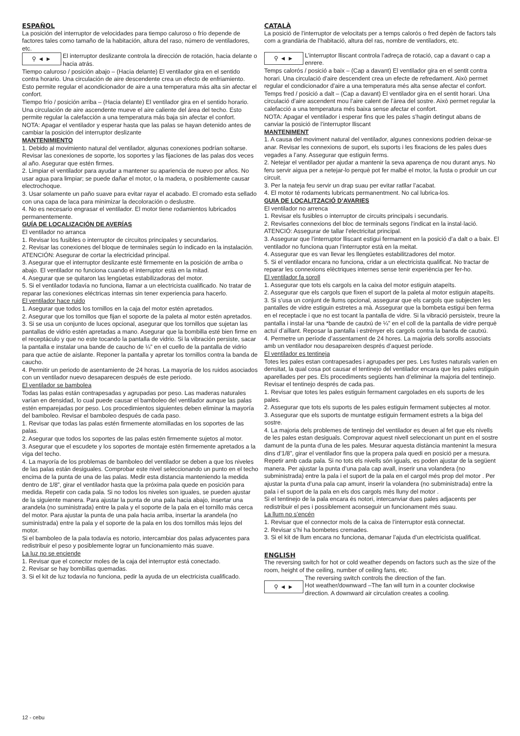ESPAÑOL
La posición del interruptor de velocidades para tiempo caluroso o frío depende de factores tales como tamaño de la habitación, altura del raso, número de ventiladores, etc.
⚲ ◄ ► El interruptor deslizante controla la dirección de rotación, hacia delante o hacia atrás.
Tiempo caluroso / posición abajo – (Hacia delante) El ventilador gira en el sentido contra horario. Una circulación de aire descendente crea un efecto de enfriamiento. Esto permite regular el acondicionador de aire a una temperatura más alta sin afectar el confort.
Tiempo frío / posición arriba – (Hacia delante) El ventilador gira en el sentido horario. Una circulación de aire ascendente mueve el aire caliente del área del techo. Esto permite regular la calefacción a una temperatura más baja sin afectar el confort.
NOTA: Apagar el ventilador y esperar hasta que las palas se hayan detenido antes de cambiar la posición del interruptor deslizante
MANTENIMIENTO
1. Debido al movimiento natural del ventilador, algunas conexiones podrían soltarse. Revisar las conexiones de soporte, los soportes y las fijaciones de las palas dos veces al año. Asegurar que estén firmes.
2. Limpiar el ventilador para ayudar a mantener su apariencia de nuevo por años. No usar agua para limpiar; se puede dañar el motor, o la madera, o posiblemente causar electrochoque.
3. Usar solamente un paño suave para evitar rayar el acabado. El cromado esta sellado con una capa de laca para minimizar la decoloración o deslustre.
4. No es necesario engrasar el ventilador. El motor tiene rodamientos lubricados permanentemente.
GUÍA DE LOCALIZACIÓN DE AVERÍAS
El ventilador no arranca
1. Revisar los fusibles o interruptor de circuitos principales y secundarios.
2. Revisar las conexiones del bloque de terminales según lo indicado en la instalación.
ATENCIÓN: Asegurar de cortar la electricidad principal.
3. Asegurar que el interruptor deslizante esté firmemente en la posición de arriba o abajo. El ventilador no funciona cuando el interruptor está en la mitad.
4. Asegurar que se quitaron las lengüetas estabilizadoras del motor.
5. Si el ventilador todavía no funciona, llamar a un electricista cualificado. No tratar de reparar las conexiones eléctricas internas sin tener experiencia para hacerlo.
El ventilador hace ruido
1. Asegurar que todos los tornillos en la caja del motor estén apretados.
2. Asegurar que los tornillos que fijan el soporte de la paleta al motor estén apretados.
3. Si se usa un conjunto de luces opcional, asegurar que los tornillos que sujetan las pantallas de vidrio estén apretadas a mano. Asegurar que la bombilla esté bien firme en el receptáculo y que no este tocando la pantalla de vidrio. Si la vibración persiste, sacar la pantalla e instalar una bande de caucho de ¼” en el cuello de la pantalla de vidrio para que actúe de aislante. Reponer la pantalla y apretar los tornillos contra la banda de caucho.
4. Permitir un periodo de asentamiento de 24 horas. La mayoría de los ruidos asociados con un ventilador nuevo desaparecen después de este periodo.
El ventilador se bambolea
Todas las palas están contrapesadas y agrupadas por peso. Las maderas naturales varían en densidad, lo cual puede causar el bamboleo del ventilador aunque las palas estén emparejadas por peso. Los procedimientos siguientes deben eliminar la mayoría del bamboleo. Revisar el bamboleo después de cada paso.
1. Revisar que todas las palas estén firmemente atornilladas en los soportes de las palas.
2. Asegurar que todos los soportes de las palas estén firmemente sujetos al motor.
3. Asegurar que el escudete y los soportes de montaje estén firmemente apretados a la viga del techo.
4. La mayoría de los problemas de bamboleo del ventilador se deben a que los niveles de las palas están desiguales. Comprobar este nivel seleccionando un punto en el techo encima de la punta de una de las palas. Medir esta distancia manteniendo la medida dentro de 1/8”, girar el ventilador hasta que la próxima pala quede en posición para medida. Repetir con cada pala. Si no todos los niveles son iguales, se pueden ajustar de la siguiente manera. Para ajustar la punta de una pala hacia abajo, insertar una arandela (no suministrada) entre la pala y el soporte de la pala en el tornillo más cerca del motor. Para ajustar la punta de una pala hacia arriba, insertar la arandela (no suministrada) entre la pala y el soporte de la pala en los dos tornillos más lejos del motor.
Si el bamboleo de la pala todavía es notorio, intercambiar dos palas adyacentes para redistribuir el peso y posiblemente lograr un funcionamiento más suave.
La luz no se enciende
1. Revisar que el conector moles de la caja del interruptor está conectado.
2. Revisar se hay bombillas quemadas.
3. Si el kit de luz todavía no funciona, pedir la ayuda de un electricista cualificado.
CATALÀ
La posició de l’interruptor de velocitats per a temps calorós o fred depèn de factors tals com a grandària de l’habitació, altura del ras, nombre de ventiladors, etc.
⚲ ◄ ► L’interruptor lliscant controla l’adreça de rotació, cap a davant o cap a enrere.
Temps calorós / posició a baix – (Cap a davant) El ventilador gira en el sentit contra horari. Una circulació d’aire descendent crea un efecte de refredament. Això permet regular el condicionador d’aire a una temperatura més alta sense afectar el confort.
Temps fred / posició a dalt – (Cap a davant) El ventilador gira en el sentit horari. Una circulació d’aire ascendent mou l’aire calent de l’àrea del sostre. Això permet regular la calefacció a una temperatura més baixa sense afectar el confort.
NOTA: Apagar el ventilador i esperar fins que les pales s’hagin detingut abans de canviar la posició de l’interruptor lliscant
MANTENIMENT
1. A causa del moviment natural del ventilador, algunes connexions podrien deixar-se anar. Revisar les connexions de suport, els suports i les fixacions de les pales dues vegades a l’any. Assegurar que estiguin ferms.
2. Netejar el ventilador per ajudar a mantenir la seva aparença de nou durant anys. No feru servir aigua per a netejar-lo perquè pot fer malbé el motor, la fusta o produir un cur circuit.
3. Per la nateja feu servir un drap suau per evitar ratllar l’acabat.
4. El motor té rodaments lubricats permanentment. No cal lubrica-los.
GUIA DE LOCALITZACIÓ D’AVARIES
El ventilador no arrenca
1. Revisar els fusibles o interruptor de circuits principals i secundaris.
2. Revisarles connexions del bloc de terminals segons l’indicat en la instal·lació.
ATENCIÓ: Assegurar de tallar l’electricitat principal.
3. Assegurar que l’interruptor lliscant estigui fermament en la posició d’a dalt o a baix. El ventilador no funciona quan l’interruptor està en la meitat.
4. Assegurar que es van llevar les llengüetes estabilitzadores del motor.
5. Si el ventilador encara no funciona, cridar a un electricista qualificat. No tractar de reparar les connexions elèctriques internes sense tenir experiència per fer-ho.
El ventilador fa soroll
1. Assegurar que tots els cargols en la caixa del motor estiguin atapeïts.
2. Assegurar que els cargols que fixen el suport de la paleta al motor estiguin atapeïts.
3. Si s’usa un conjunt de llums opcional, assegurar que els cargols que subjecten les pantalles de vidre estiguin estretes a mà. Assegurar que la bombeta estigui ben ferma en el receptacle i que no est tocant la pantalla de vidre. Si la vibració persisteix, treure la pantalla i instal·lar una *bande de cautxú de ¼” en el coll de la pantalla de vidre perquè actuï d’aïllant. Reposar la pantalla i estrènyer els cargols contra la banda de cautxú.
4. Permetre un període d’assentament de 24 hores. La majoria dels sorolls associats amb un ventilador nou desapareixen després d’aquest període.
El ventilador es tentineja
Totes les pales estan contrapesades i agrupades per pes. Les fustes naturals varien en densitat, la qual cosa pot causar el tentinejo del ventilador encara que les pales estiguin aparellades per pes. Els procediments següents han d’eliminar la majoria del tentinejo. Revisar el tentinejo després de cada pas.
1. Revisar que totes les pales estiguin fermament cargolades en els suports de les pales.
2. Assegurar que tots els suports de les pales estiguin fermament subjectes al motor.
3. Assegurar que els suports de muntatge estiguin fermament estrets a la biga del sostre.
4. La majoria dels problemes de tentinejo del ventilador es deuen al fet que els nivells de les pales estan desiguals. Comprovar aquest nivell seleccionant un punt en el sostre damunt de la punta d’una de les pales. Mesurar aquesta distància mantenint la mesura dins d’1/8”, girar el ventilador fins que la propera pala quedi en posició per a mesura. Repetir amb cada pala. Si no tots els nivells són iguals, es poden ajustar de la següent manera. Per ajustar la punta d’una pala cap avall, inserir una volandera (no subministrada) entre la pala i el suport de la pala en el cargol més prop del motor . Per ajustar la punta d’una pala cap amunt, inserir la volandera (no subministrada) entre la pala i el suport de la pala en els dos cargols més lluny del motor .
Si el tentinejo de la pala encara és notori, intercanviar dues pales adjacents per redistribuir el pes i possiblement aconseguir un funcionament més suau.
La llum no s’encén
1. Revisar que el connector mols de la caixa de l’interruptor està connectat.
2. Revisar s’hi ha bombetes cremades.
3. Si el kit de llum encara no funciona, demanar l’ajuda d’un electricista qualificat.
ENGLISH
The reversing switch for hot or cold weather depends on factors such as the size of the room, height of the ceiling, number of ceiling fans, etc.
⚲ ◄ ► The reversing switch controls the direction of the fan.
Hot weather/downward –The fan will turn in a counter clockwise direction. A downward air circulation creates a cooling.
12 - cebu